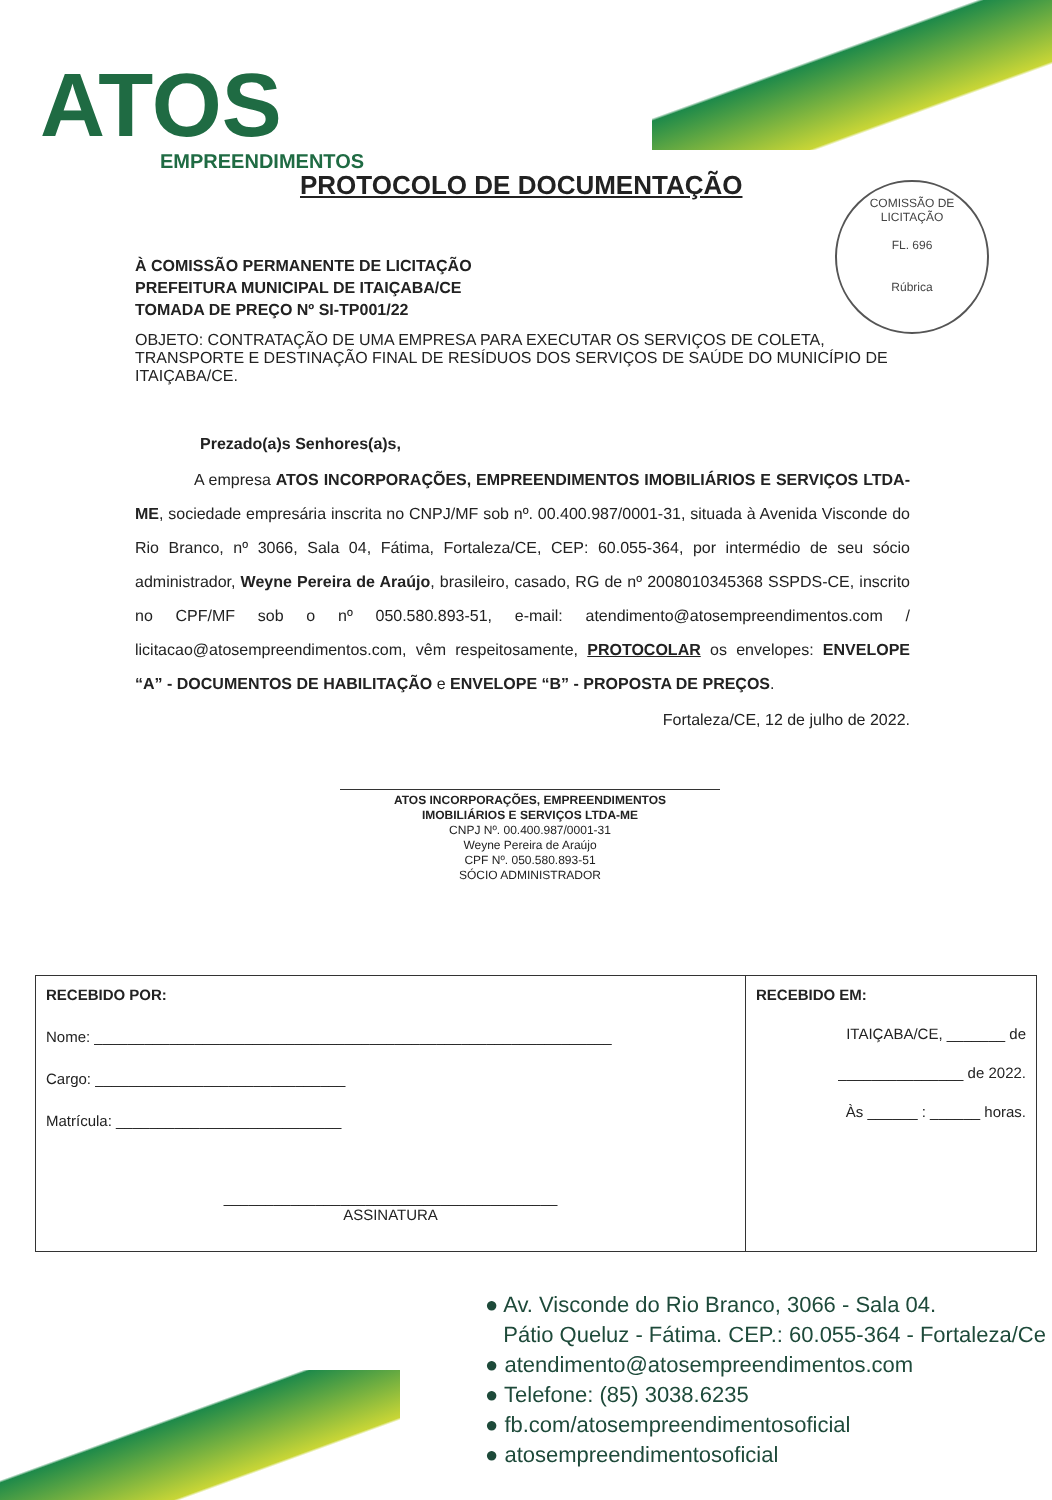ATOS
EMPREENDIMENTOS
PROTOCOLO DE DOCUMENTAÇÃO
COMISSÃO DE LICITAÇÃO
FL. 696
Rúbrica
À COMISSÃO PERMANENTE DE LICITAÇÃO
PREFEITURA MUNICIPAL DE ITAIÇABA/CE
TOMADA DE PREÇO Nº SI-TP001/22
OBJETO: CONTRATAÇÃO DE UMA EMPRESA PARA EXECUTAR OS SERVIÇOS DE COLETA, TRANSPORTE E DESTINAÇÃO FINAL DE RESÍDUOS DOS SERVIÇOS DE SAÚDE DO MUNICÍPIO DE ITAIÇABA/CE.
Prezado(a)s Senhores(a)s,
A empresa ATOS INCORPORAÇÕES, EMPREENDIMENTOS IMOBILIÁRIOS E SERVIÇOS LTDA-ME, sociedade empresária inscrita no CNPJ/MF sob nº. 00.400.987/0001-31, situada à Avenida Visconde do Rio Branco, nº 3066, Sala 04, Fátima, Fortaleza/CE, CEP: 60.055-364, por intermédio de seu sócio administrador, Weyne Pereira de Araújo, brasileiro, casado, RG de nº 2008010345368 SSPDS-CE, inscrito no CPF/MF sob o nº 050.580.893-51, e-mail: atendimento@atosempreendimentos.com / licitacao@atosempreendimentos.com, vêm respeitosamente, PROTOCOLAR os envelopes: ENVELOPE “A” - DOCUMENTOS DE HABILITAÇÃO e ENVELOPE “B” - PROPOSTA DE PREÇOS.
Fortaleza/CE, 12 de julho de 2022.
ATOS INCORPORAÇÕES, EMPREENDIMENTOS
IMOBILIÁRIOS E SERVIÇOS LTDA-ME
CNPJ Nº. 00.400.987/0001-31
Weyne Pereira de Araújo
CPF Nº. 050.580.893-51
SÓCIO ADMINISTRADOR
RECEBIDO POR:
Nome: ______________________________________________________________
Cargo: ______________________________
Matrícula: ___________________________
________________________________________
ASSINATURA
RECEBIDO EM:
ITAIÇABA/CE, _______ de
_______________ de 2022.
Às ______ : ______ horas.
● Av. Visconde do Rio Branco, 3066 - Sala 04.
Pátio Queluz - Fátima. CEP.: 60.055-364 - Fortaleza/Ce
● atendimento@atosempreendimentos.com
● Telefone: (85) 3038.6235
● fb.com/atosempreendimentosoficial
● atosempreendimentosoficial